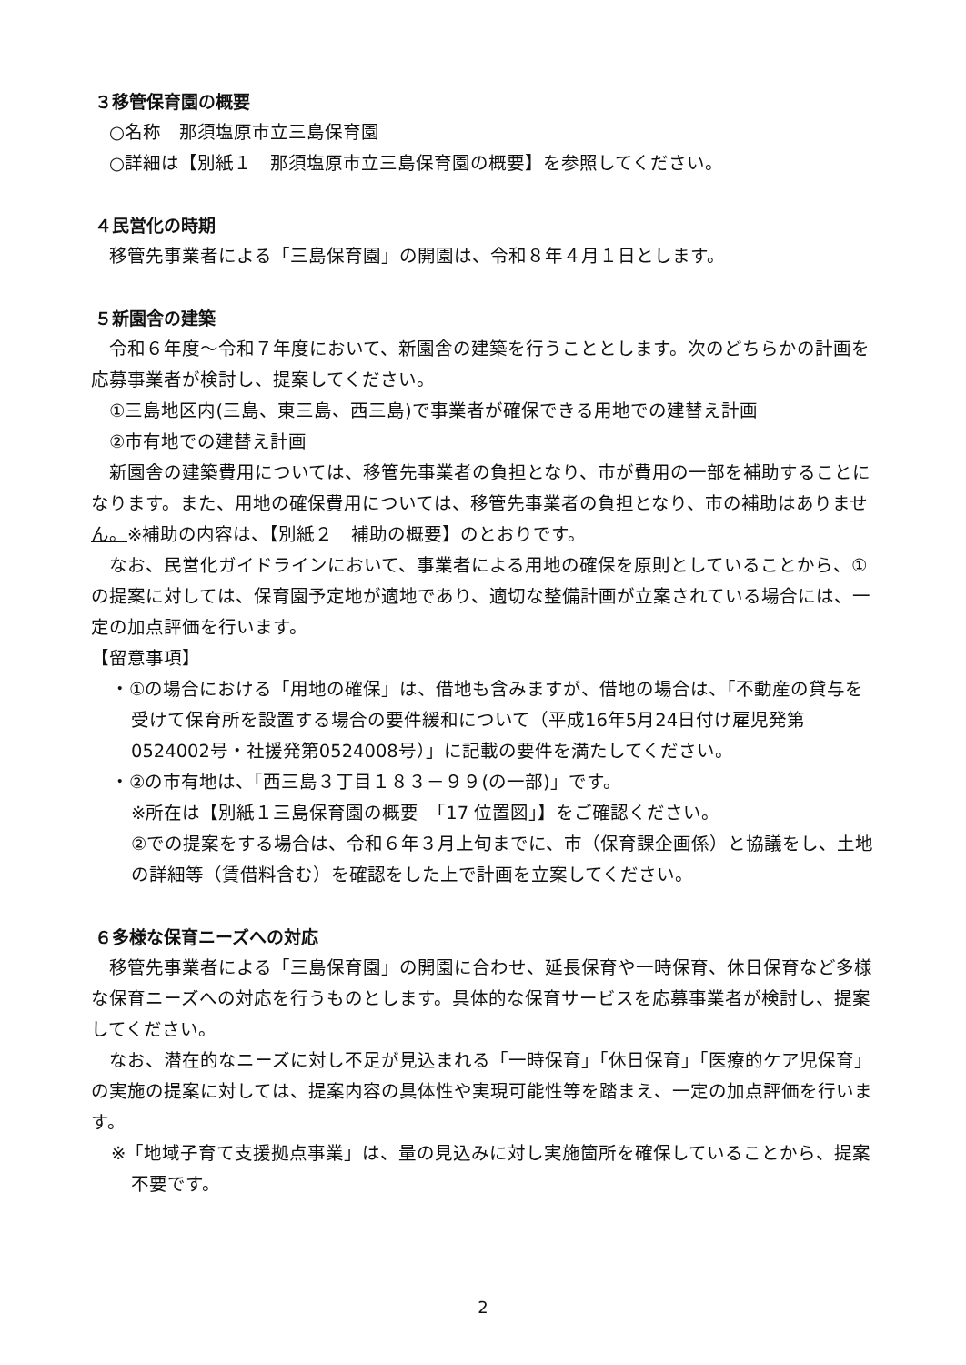３移管保育園の概要
○名称　那須塩原市立三島保育園
○詳細は【別紙１　那須塩原市立三島保育園の概要】を参照してください。
４民営化の時期
移管先事業者による「三島保育園」の開園は、令和８年４月１日とします。
５新園舎の建築
令和６年度～令和７年度において、新園舎の建築を行うこととします。次のどちらかの計画を応募事業者が検討し、提案してください。
①三島地区内(三島、東三島、西三島)で事業者が確保できる用地での建替え計画
②市有地での建替え計画
新園舎の建築費用については、移管先事業者の負担となり、市が費用の一部を補助することになります。また、用地の確保費用については、移管先事業者の負担となり、市の補助はありません。※補助の内容は、【別紙２　補助の概要】のとおりです。
なお、民営化ガイドラインにおいて、事業者による用地の確保を原則としていることから、①の提案に対しては、保育園予定地が適地であり、適切な整備計画が立案されている場合には、一定の加点評価を行います。
【留意事項】
・①の場合における「用地の確保」は、借地も含みますが、借地の場合は、「不動産の貸与を受けて保育所を設置する場合の要件緩和について（平成16年5月24日付け雇児発第0524002号・社援発第0524008号）」に記載の要件を満たしてください。
・②の市有地は、「西三島３丁目１８３－９９(の一部)」です。
※所在は【別紙１三島保育園の概要　「17 位置図」】をご確認ください。
②での提案をする場合は、令和６年３月上旬までに、市（保育課企画係）と協議をし、土地の詳細等（賃借料含む）を確認をした上で計画を立案してください。
６多様な保育ニーズへの対応
移管先事業者による「三島保育園」の開園に合わせ、延長保育や一時保育、休日保育など多様な保育ニーズへの対応を行うものとします。具体的な保育サービスを応募事業者が検討し、提案してください。
なお、潜在的なニーズに対し不足が見込まれる「一時保育」「休日保育」「医療的ケア児保育」の実施の提案に対しては、提案内容の具体性や実現可能性等を踏まえ、一定の加点評価を行います。
※「地域子育て支援拠点事業」は、量の見込みに対し実施箇所を確保していることから、提案不要です。
2